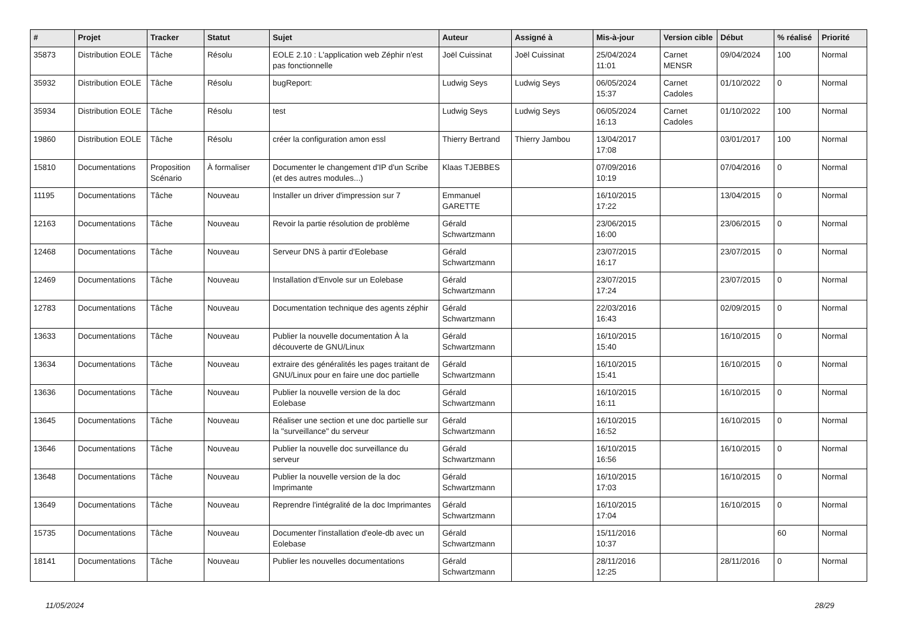| # | Projet | Tracker | Statut | Sujet | Auteur | Assigné à | Mis-à-jour | Version cible | Début | % réalisé | Priorité |
| --- | --- | --- | --- | --- | --- | --- | --- | --- | --- | --- | --- |
| 35873 | Distribution EOLE | Tâche | Résolu | EOLE 2.10 : L'application web Zéphir n'est pas fonctionnelle | Joël Cuissinat | Joël Cuissinat | 25/04/2024 11:01 | Carnet MENSR | 09/04/2024 | 100 | Normal |
| 35932 | Distribution EOLE | Tâche | Résolu | bugReport: | Ludwig Seys | Ludwig Seys | 06/05/2024 15:37 | Carnet Cadoles | 01/10/2022 | 0 | Normal |
| 35934 | Distribution EOLE | Tâche | Résolu | test | Ludwig Seys | Ludwig Seys | 06/05/2024 16:13 | Carnet Cadoles | 01/10/2022 | 100 | Normal |
| 19860 | Distribution EOLE | Tâche | Résolu | créer la configuration amon essl | Thierry Bertrand | Thierry Jambou | 13/04/2017 17:08 | | 03/01/2017 | 100 | Normal |
| 15810 | Documentations | Proposition Scénario | À formaliser | Documenter le changement d'IP d'un Scribe (et des autres modules...) | Klaas TJEBBES | | 07/09/2016 10:19 | | 07/04/2016 | 0 | Normal |
| 11195 | Documentations | Tâche | Nouveau | Installer un driver d'impression sur 7 | Emmanuel GARETTE | | 16/10/2015 17:22 | | 13/04/2015 | 0 | Normal |
| 12163 | Documentations | Tâche | Nouveau | Revoir la partie résolution de problème | Gérald Schwartzmann | | 23/06/2015 16:00 | | 23/06/2015 | 0 | Normal |
| 12468 | Documentations | Tâche | Nouveau | Serveur DNS à partir d'Eolebase | Gérald Schwartzmann | | 23/07/2015 16:17 | | 23/07/2015 | 0 | Normal |
| 12469 | Documentations | Tâche | Nouveau | Installation d'Envole sur un Eolebase | Gérald Schwartzmann | | 23/07/2015 17:24 | | 23/07/2015 | 0 | Normal |
| 12783 | Documentations | Tâche | Nouveau | Documentation technique des agents zéphir | Gérald Schwartzmann | | 22/03/2016 16:43 | | 02/09/2015 | 0 | Normal |
| 13633 | Documentations | Tâche | Nouveau | Publier la nouvelle documentation À la découverte de GNU/Linux | Gérald Schwartzmann | | 16/10/2015 15:40 | | 16/10/2015 | 0 | Normal |
| 13634 | Documentations | Tâche | Nouveau | extraire des généralités les pages traitant de GNU/Linux pour en faire une doc partielle | Gérald Schwartzmann | | 16/10/2015 15:41 | | 16/10/2015 | 0 | Normal |
| 13636 | Documentations | Tâche | Nouveau | Publier la nouvelle version de la doc Eolebase | Gérald Schwartzmann | | 16/10/2015 16:11 | | 16/10/2015 | 0 | Normal |
| 13645 | Documentations | Tâche | Nouveau | Réaliser une section et une doc partielle sur la "surveillance" du serveur | Gérald Schwartzmann | | 16/10/2015 16:52 | | 16/10/2015 | 0 | Normal |
| 13646 | Documentations | Tâche | Nouveau | Publier la nouvelle doc surveillance du serveur | Gérald Schwartzmann | | 16/10/2015 16:56 | | 16/10/2015 | 0 | Normal |
| 13648 | Documentations | Tâche | Nouveau | Publier la nouvelle version de la doc Imprimante | Gérald Schwartzmann | | 16/10/2015 17:03 | | 16/10/2015 | 0 | Normal |
| 13649 | Documentations | Tâche | Nouveau | Reprendre l'intégralité de la doc Imprimantes | Gérald Schwartzmann | | 16/10/2015 17:04 | | 16/10/2015 | 0 | Normal |
| 15735 | Documentations | Tâche | Nouveau | Documenter l'installation d'eole-db avec un Eolebase | Gérald Schwartzmann | | 15/11/2016 10:37 | | | 60 | Normal |
| 18141 | Documentations | Tâche | Nouveau | Publier les nouvelles documentations | Gérald Schwartzmann | | 28/11/2016 12:25 | | 28/11/2016 | 0 | Normal |
11/05/2024 28/29